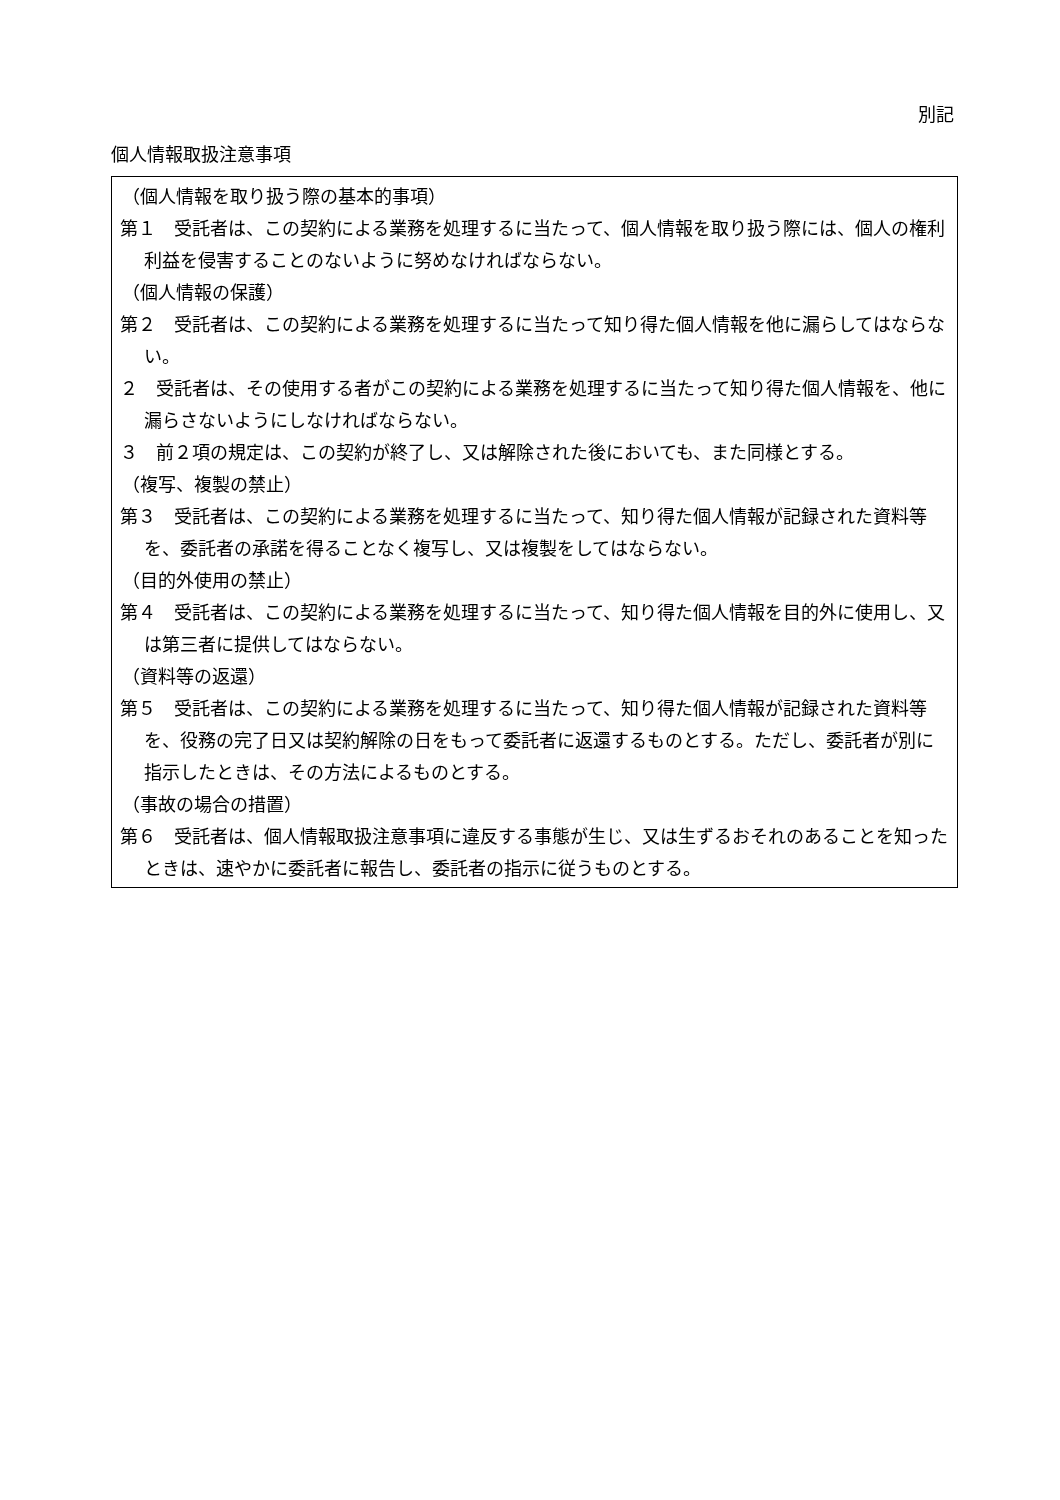別記
個人情報取扱注意事項
（個人情報を取り扱う際の基本的事項）
第１　受託者は、この契約による業務を処理するに当たって、個人情報を取り扱う際には、個人の権利利益を侵害することのないように努めなければならない。
（個人情報の保護）
第２　受託者は、この契約による業務を処理するに当たって知り得た個人情報を他に漏らしてはならない。
２　受託者は、その使用する者がこの契約による業務を処理するに当たって知り得た個人情報を、他に漏らさないようにしなければならない。
３　前２項の規定は、この契約が終了し、又は解除された後においても、また同様とする。
（複写、複製の禁止）
第３　受託者は、この契約による業務を処理するに当たって、知り得た個人情報が記録された資料等を、委託者の承諾を得ることなく複写し、又は複製をしてはならない。
（目的外使用の禁止）
第４　受託者は、この契約による業務を処理するに当たって、知り得た個人情報を目的外に使用し、又は第三者に提供してはならない。
（資料等の返還）
第５　受託者は、この契約による業務を処理するに当たって、知り得た個人情報が記録された資料等を、役務の完了日又は契約解除の日をもって委託者に返還するものとする。ただし、委託者が別に指示したときは、その方法によるものとする。
（事故の場合の措置）
第６　受託者は、個人情報取扱注意事項に違反する事態が生じ、又は生ずるおそれのあることを知ったときは、速やかに委託者に報告し、委託者の指示に従うものとする。